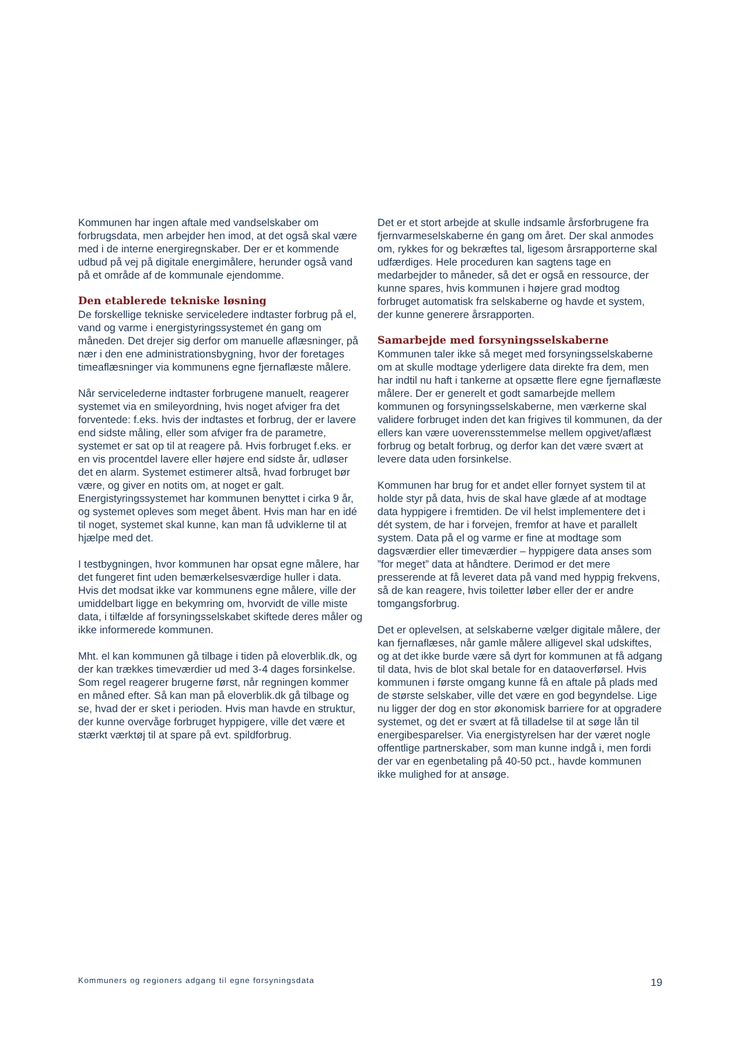Kommunen har ingen aftale med vandselskaber om forbrugsdata, men arbejder hen imod, at det også skal være med i de interne energiregnskaber. Der er et kommende udbud på vej på digitale energimålere, herunder også vand på et område af de kommunale ejendomme.
Den etablerede tekniske løsning
De forskellige tekniske serviceledere indtaster forbrug på el, vand og varme i energistyringssystemet én gang om måneden. Det drejer sig derfor om manuelle aflæsninger, på nær i den ene administrationsbygning, hvor der foretages timeaflæsninger via kommunens egne fjernaflæste målere.
Når servicelederne indtaster forbrugene manuelt, reagerer systemet via en smileyordning, hvis noget afviger fra det forventede: f.eks. hvis der indtastes et forbrug, der er lavere end sidste måling, eller som afviger fra de parametre, systemet er sat op til at reagere på. Hvis forbruget f.eks. er en vis procentdel lavere eller højere end sidste år, udløser det en alarm. Systemet estimerer altså, hvad forbruget bør være, og giver en notits om, at noget er galt. Energistyringssystemet har kommunen benyttet i cirka 9 år, og systemet opleves som meget åbent. Hvis man har en idé til noget, systemet skal kunne, kan man få udviklerne til at hjælpe med det.
I testbygningen, hvor kommunen har opsat egne målere, har det fungeret fint uden bemærkelsesværdige huller i data. Hvis det modsat ikke var kommunens egne målere, ville der umiddelbart ligge en bekymring om, hvorvidt de ville miste data, i tilfælde af forsyningsselskabet skiftede deres måler og ikke informerede kommunen.
Mht. el kan kommunen gå tilbage i tiden på eloverblik.dk, og der kan trækkes timeværdier ud med 3-4 dages forsinkelse. Som regel reagerer brugerne først, når regningen kommer en måned efter. Så kan man på eloverblik.dk gå tilbage og se, hvad der er sket i perioden. Hvis man havde en struktur, der kunne overvåge forbruget hyppigere, ville det være et stærkt værktøj til at spare på evt. spildforbrug.
Det er et stort arbejde at skulle indsamle årsforbrugene fra fjernvarmeselskaberne én gang om året. Der skal anmodes om, rykkes for og bekræftes tal, ligesom årsrapporterne skal udfærdiges. Hele proceduren kan sagtens tage en medarbejder to måneder, så det er også en ressource, der kunne spares, hvis kommunen i højere grad modtog forbruget automatisk fra selskaberne og havde et system, der kunne generere årsrapporten.
Samarbejde med forsyningsselskaberne
Kommunen taler ikke så meget med forsyningsselskaberne om at skulle modtage yderligere data direkte fra dem, men har indtil nu haft i tankerne at opsætte flere egne fjernaflæste målere. Der er generelt et godt samarbejde mellem kommunen og forsyningsselskaberne, men værkerne skal validere forbruget inden det kan frigives til kommunen, da der ellers kan være uoverensstemmelse mellem opgivet/aflæst forbrug og betalt forbrug, og derfor kan det være svært at levere data uden forsinkelse.
Kommunen har brug for et andet eller fornyet system til at holde styr på data, hvis de skal have glæde af at modtage data hyppigere i fremtiden. De vil helst implementere det i dét system, de har i forvejen, fremfor at have et parallelt system. Data på el og varme er fine at modtage som dagsværdier eller timeværdier – hyppigere data anses som ”for meget” data at håndtere. Derimod er det mere presserende at få leveret data på vand med hyppig frekvens, så de kan reagere, hvis toiletter løber eller der er andre tomgangsforbrug.
Det er oplevelsen, at selskaberne vælger digitale målere, der kan fjernaflæses, når gamle målere alligevel skal udskiftes, og at det ikke burde være så dyrt for kommunen at få adgang til data, hvis de blot skal betale for en dataoverførsel. Hvis kommunen i første omgang kunne få en aftale på plads med de største selskaber, ville det være en god begyndelse. Lige nu ligger der dog en stor økonomisk barriere for at opgradere systemet, og det er svært at få tilladelse til at søge lån til energibesparelser. Via energistyrelsen har der været nogle offentlige partnerskaber, som man kunne indgå i, men fordi der var en egenbetaling på 40-50 pct., havde kommunen ikke mulighed for at ansøge.
Kommuners og regioners adgang til egne forsyningsdata 19